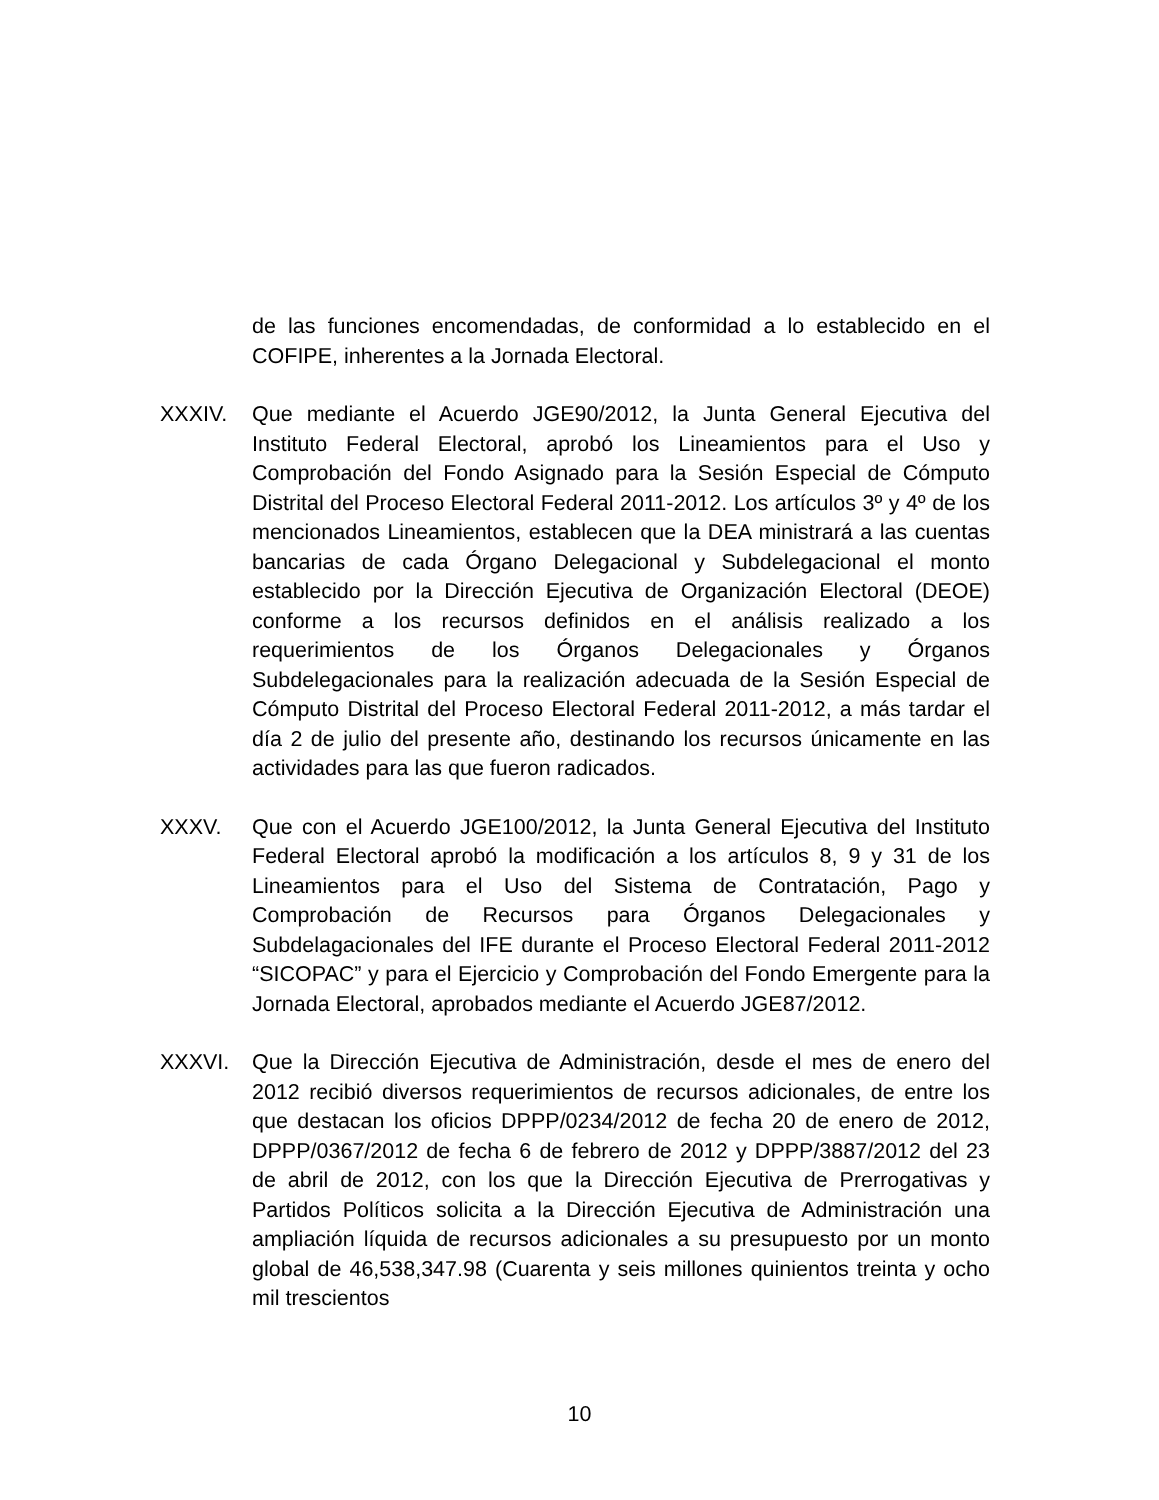de las funciones encomendadas, de conformidad a lo establecido en el COFIPE, inherentes a la Jornada Electoral.
XXXIV. Que mediante el Acuerdo JGE90/2012, la Junta General Ejecutiva del Instituto Federal Electoral, aprobó los Lineamientos para el Uso y Comprobación del Fondo Asignado para la Sesión Especial de Cómputo Distrital del Proceso Electoral Federal 2011-2012. Los artículos 3º y 4º de los mencionados Lineamientos, establecen que la DEA ministrará a las cuentas bancarias de cada Órgano Delegacional y Subdelegacional el monto establecido por la Dirección Ejecutiva de Organización Electoral (DEOE) conforme a los recursos definidos en el análisis realizado a los requerimientos de los Órganos Delegacionales y Órganos Subdelegacionales para la realización adecuada de la Sesión Especial de Cómputo Distrital del Proceso Electoral Federal 2011-2012, a más tardar el día 2 de julio del presente año, destinando los recursos únicamente en las actividades para las que fueron radicados.
XXXV. Que con el Acuerdo JGE100/2012, la Junta General Ejecutiva del Instituto Federal Electoral aprobó la modificación a los artículos 8, 9 y 31 de los Lineamientos para el Uso del Sistema de Contratación, Pago y Comprobación de Recursos para Órganos Delegacionales y Subdelagacionales del IFE durante el Proceso Electoral Federal 2011-2012 “SICOPAC” y para el Ejercicio y Comprobación del Fondo Emergente para la Jornada Electoral, aprobados mediante el Acuerdo JGE87/2012.
XXXVI. Que la Dirección Ejecutiva de Administración, desde el mes de enero del 2012 recibió diversos requerimientos de recursos adicionales, de entre los que destacan los oficios DPPP/0234/2012 de fecha 20 de enero de 2012, DPPP/0367/2012 de fecha 6 de febrero de 2012 y DPPP/3887/2012 del 23 de abril de 2012, con los que la Dirección Ejecutiva de Prerrogativas y Partidos Políticos solicita a la Dirección Ejecutiva de Administración una ampliación líquida de recursos adicionales a su presupuesto por un monto global de 46,538,347.98 (Cuarenta y seis millones quinientos treinta y ocho mil trescientos
10